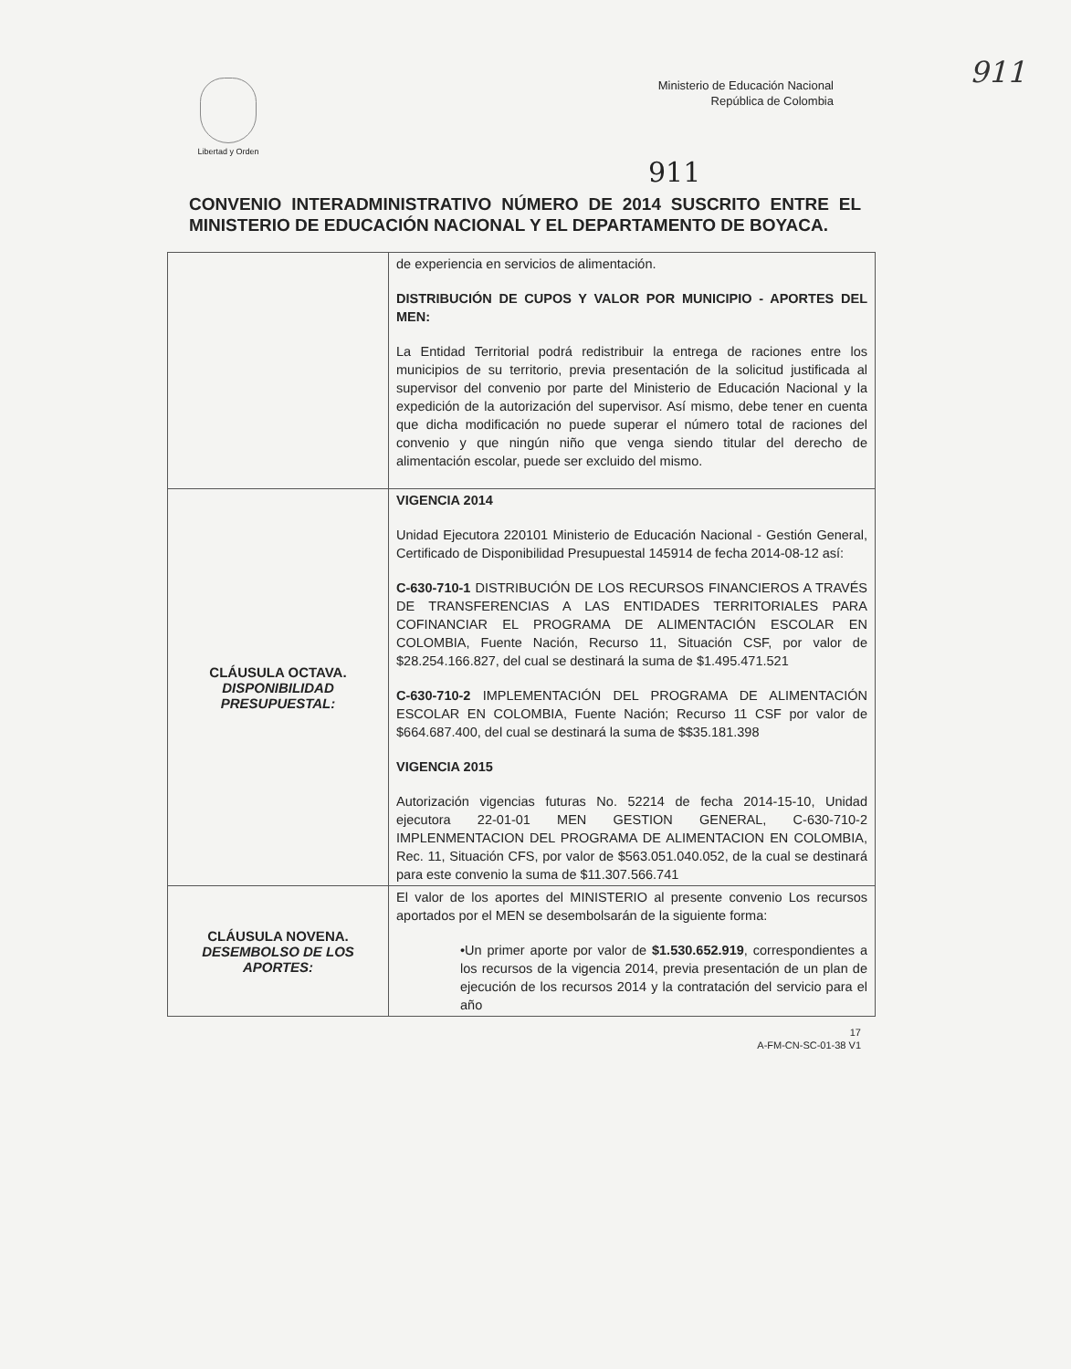911
Libertad y Orden
Ministerio de Educación Nacional
República de Colombia
911
CONVENIO INTERADMINISTRATIVO NÚMERO DE 2014 SUSCRITO ENTRE EL MINISTERIO DE EDUCACIÓN NACIONAL Y EL DEPARTAMENTO DE BOYACA.
| | de experiencia en servicios de alimentación. DISTRIBUCIÓN DE CUPOS Y VALOR POR MUNICIPIO - APORTES DEL MEN: La Entidad Territorial podrá redistribuir la entrega de raciones entre los municipios de su territorio, previa presentación de la solicitud justificada al supervisor del convenio por parte del Ministerio de Educación Nacional y la expedición de la autorización del supervisor. Así mismo, debe tener en cuenta que dicha modificación no puede superar el número total de raciones del convenio y que ningún niño que venga siendo titular del derecho de alimentación escolar, puede ser excluido del mismo. |
| CLÁUSULA OCTAVA. DISPONIBILIDAD PRESUPUESTAL: | VIGENCIA 2014 Unidad Ejecutora 220101 Ministerio de Educación Nacional - Gestión General, Certificado de Disponibilidad Presupuestal 145914 de fecha 2014-08-12 así: C-630-710-1 DISTRIBUCIÓN DE LOS RECURSOS FINANCIEROS A TRAVÉS DE TRANSFERENCIAS A LAS ENTIDADES TERRITORIALES PARA COFINANCIAR EL PROGRAMA DE ALIMENTACIÓN ESCOLAR EN COLOMBIA, Fuente Nación, Recurso 11, Situación CSF, por valor de $28.254.166.827, del cual se destinará la suma de $1.495.471.521 C-630-710-2 IMPLEMENTACIÓN DEL PROGRAMA DE ALIMENTACIÓN ESCOLAR EN COLOMBIA, Fuente Nación; Recurso 11 CSF por valor de $664.687.400, del cual se destinará la suma de $$35.181.398 VIGENCIA 2015 Autorización vigencias futuras No. 52214 de fecha 2014-15-10, Unidad ejecutora 22-01-01 MEN GESTION GENERAL, C-630-710-2 IMPLENMENTACION DEL PROGRAMA DE ALIMENTACION EN COLOMBIA, Rec. 11, Situación CFS, por valor de $563.051.040.052, de la cual se destinará para este convenio la suma de $11.307.566.741 |
| CLÁUSULA NOVENA. DESEMBOLSO DE LOS APORTES: | El valor de los aportes del MINISTERIO al presente convenio Los recursos aportados por el MEN se desembolsarán de la siguiente forma: •Un primer aporte por valor de $1.530.652.919 , correspondientes a los recursos de la vigencia 2014, previa presentación de un plan de ejecución de los recursos 2014 y la contratación del servicio para el año |
17
A-FM-CN-SC-01-38 V1